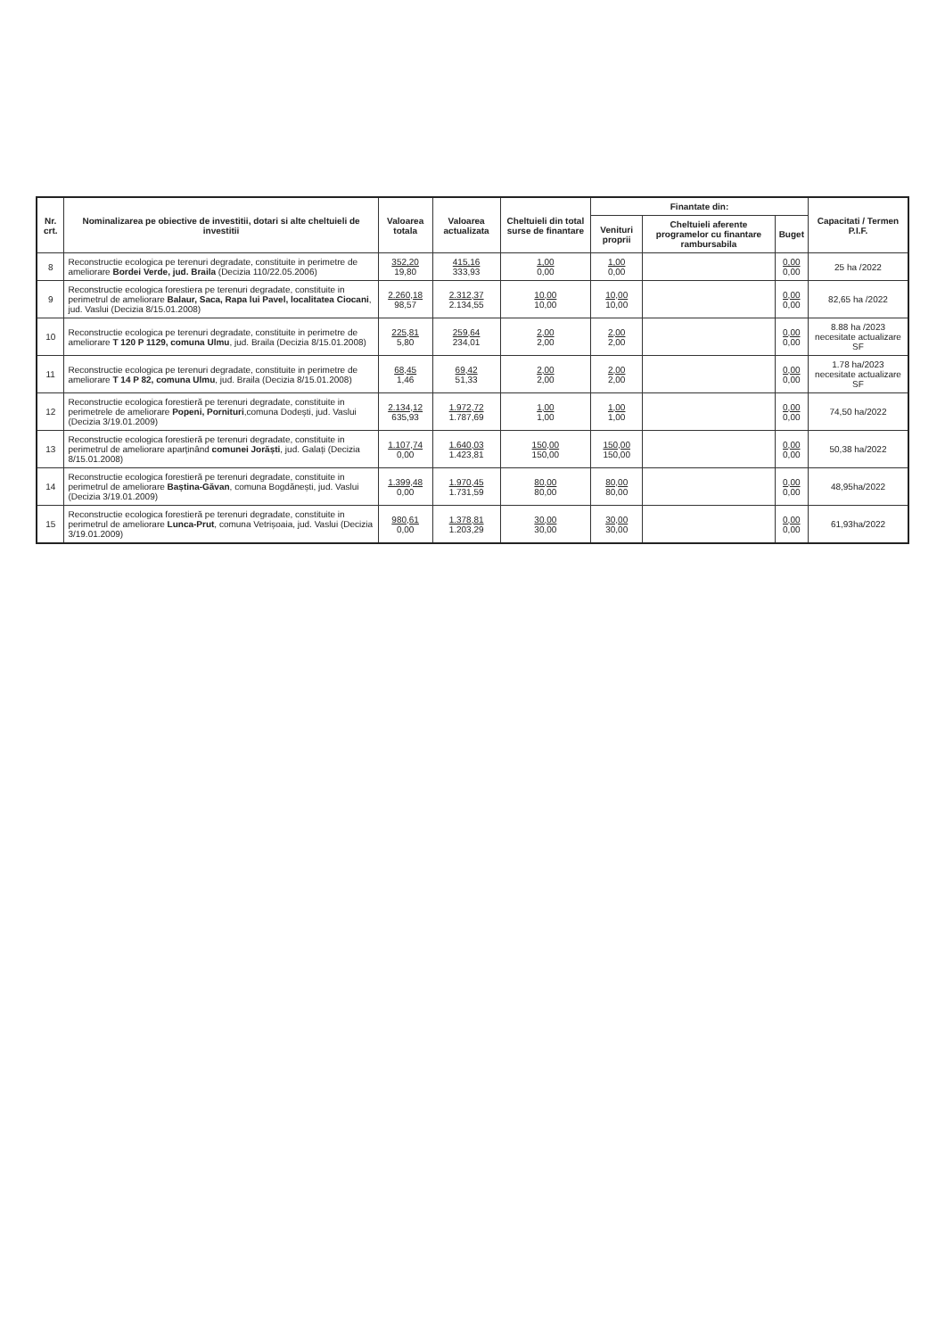| Nr. crt. | Nominalizarea pe obiective de investitii, dotari si alte cheltuieli de investitii | Valoarea totala | Valoarea actualizata | Cheltuieli din total surse de finantare | Finantate din: | | | Capacitati / Termen P.I.F. |
| --- | --- | --- | --- | --- | --- | --- | --- | --- |
| | | | | | Venituri proprii | Cheltuieli aferente programelor cu finantare rambursabila | Buget | |
| 8 | Reconstructie ecologica pe terenuri degradate, constituite in perimetre de ameliorare Bordei Verde, jud. Braila (Decizia 110/22.05.2006) | 352,20 19,80 | 415,16 333,93 | 1,00 0,00 | 1,00 0,00 | | 0,00 0,00 | 25 ha /2022 |
| 9 | Reconstructie ecologica forestiera pe terenuri degradate, constituite in perimetrul de ameliorare Balaur, Saca, Rapa lui Pavel, localitatea Ciocani , jud. Vaslui (Decizia 8/15.01.2008) | 2.260,18 98,57 | 2.312,37 2.134,55 | 10,00 10,00 | 10,00 10,00 | | 0,00 0,00 | 82,65 ha /2022 |
| 10 | Reconstructie ecologica pe terenuri degradate, constituite in perimetre de ameliorare T 120 P 1129, comuna Ulmu , jud. Braila (Decizia 8/15.01.2008) | 225,81 5,80 | 259,64 234,01 | 2,00 2,00 | 2,00 2,00 | | 0,00 0,00 | 8.88 ha /2023 necesitate actualizare SF |
| 11 | Reconstructie ecologica pe terenuri degradate, constituite in perimetre de ameliorare T 14 P 82, comuna Ulmu , jud. Braila (Decizia 8/15.01.2008) | 68,45 1,46 | 69,42 51,33 | 2,00 2,00 | 2,00 2,00 | | 0,00 0,00 | 1.78 ha/2023 necesitate actualizare SF |
| 12 | Reconstructie ecologica forestieră pe terenuri degradate, constituite in perimetrele de ameliorare Popeni, Pornituri ,comuna Dodești, jud. Vaslui (Decizia 3/19.01.2009) | 2.134,12 635,93 | 1.972,72 1.787,69 | 1,00 1,00 | 1,00 1,00 | | 0,00 0,00 | 74,50 ha/2022 |
| 13 | Reconstructie ecologica forestieră pe terenuri degradate, constituite in perimetrul de ameliorare aparținând comunei Jorăști , jud. Galați (Decizia 8/15.01.2008) | 1.107,74 0,00 | 1.640,03 1.423,81 | 150,00 150,00 | 150,00 150,00 | | 0,00 0,00 | 50,38 ha/2022 |
| 14 | Reconstructie ecologica forestieră pe terenuri degradate, constituite in perimetrul de ameliorare Baștina-Găvan , comuna Bogdănești, jud. Vaslui (Decizia 3/19.01.2009) | 1.399,48 0,00 | 1.970,45 1.731,59 | 80,00 80,00 | 80,00 80,00 | | 0,00 0,00 | 48,95ha/2022 |
| 15 | Reconstructie ecologica forestieră pe terenuri degradate, constituite in perimetrul de ameliorare Lunca-Prut , comuna Vetrișoaia, jud. Vaslui (Decizia 3/19.01.2009) | 980,61 0,00 | 1.378,81 1.203,29 | 30,00 30,00 | 30,00 30,00 | | 0,00 0,00 | 61,93ha/2022 |